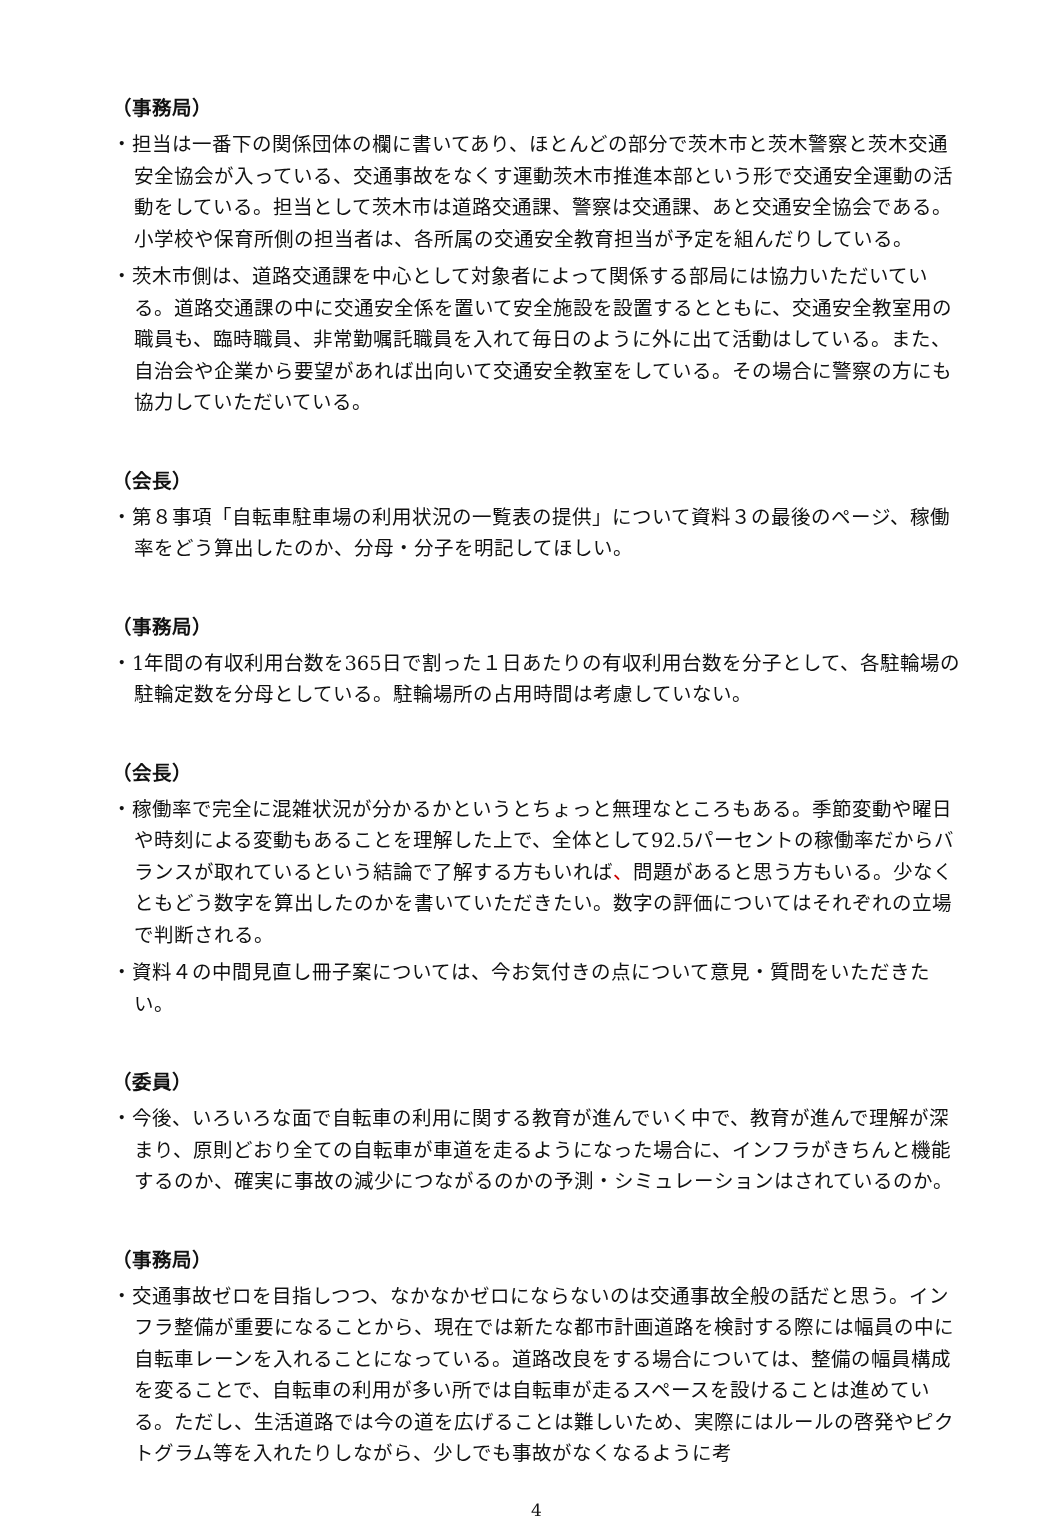（事務局）
・担当は一番下の関係団体の欄に書いてあり、ほとんどの部分で茨木市と茨木警察と茨木交通安全協会が入っている、交通事故をなくす運動茨木市推進本部という形で交通安全運動の活動をしている。担当として茨木市は道路交通課、警察は交通課、あと交通安全協会である。小学校や保育所側の担当者は、各所属の交通安全教育担当が予定を組んだりしている。
・茨木市側は、道路交通課を中心として対象者によって関係する部局には協力いただいている。道路交通課の中に交通安全係を置いて安全施設を設置するとともに、交通安全教室用の職員も、臨時職員、非常勤嘱託職員を入れて毎日のように外に出て活動はしている。また、自治会や企業から要望があれば出向いて交通安全教室をしている。その場合に警察の方にも協力していただいている。
（会長）
・第８事項「自転車駐車場の利用状況の一覧表の提供」について資料３の最後のページ、稼働率をどう算出したのか、分母・分子を明記してほしい。
（事務局）
・1年間の有収利用台数を365日で割った１日あたりの有収利用台数を分子として、各駐輪場の駐輪定数を分母としている。駐輪場所の占用時間は考慮していない。
（会長）
・稼働率で完全に混雑状況が分かるかというとちょっと無理なところもある。季節変動や曜日や時刻による変動もあることを理解した上で、全体として92.5パーセントの稼働率だからバランスが取れているという結論で了解する方もいれば、問題があると思う方もいる。少なくともどう数字を算出したのかを書いていただきたい。数字の評価についてはそれぞれの立場で判断される。
・資料４の中間見直し冊子案については、今お気付きの点について意見・質問をいただきたい。
（委員）
・今後、いろいろな面で自転車の利用に関する教育が進んでいく中で、教育が進んで理解が深まり、原則どおり全ての自転車が車道を走るようになった場合に、インフラがきちんと機能するのか、確実に事故の減少につながるのかの予測・シミュレーションはされているのか。
（事務局）
・交通事故ゼロを目指しつつ、なかなかゼロにならないのは交通事故全般の話だと思う。インフラ整備が重要になることから、現在では新たな都市計画道路を検討する際には幅員の中に自転車レーンを入れることになっている。道路改良をする場合については、整備の幅員構成を変ることで、自転車の利用が多い所では自転車が走るスペースを設けることは進めている。ただし、生活道路では今の道を広げることは難しいため、実際にはルールの啓発やピクトグラム等を入れたりしながら、少しでも事故がなくなるように考
4